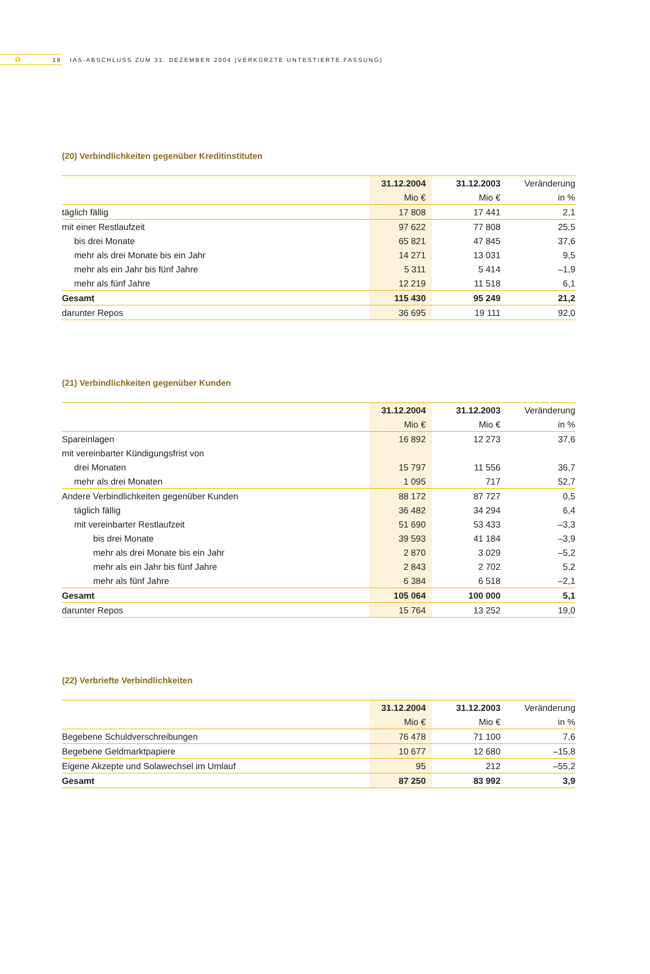✿ 19
IAS-ABSCHLUSS ZUM 31. DEZEMBER 2004 (VERKÜRZTE UNTESTIERTE FASSUNG)
(20) Verbindlichkeiten gegenüber Kreditinstituten
| | 31.12.2004 | 31.12.2003 | Veränderung |
| --- | --- | --- | --- |
| | Mio € | Mio € | in % |
| täglich fällig | 17 808 | 17 441 | 2,1 |
| mit einer Restlaufzeit | 97 622 | 77 808 | 25,5 |
| bis drei Monate | 65 821 | 47 845 | 37,6 |
| mehr als drei Monate bis ein Jahr | 14 271 | 13 031 | 9,5 |
| mehr als ein Jahr bis fünf Jahre | 5 311 | 5 414 | –1,9 |
| mehr als fünf Jahre | 12 219 | 11 518 | 6,1 |
| Gesamt | 115 430 | 95 249 | 21,2 |
| darunter Repos | 36 695 | 19 111 | 92,0 |
(21) Verbindlichkeiten gegenüber Kunden
| | 31.12.2004 | 31.12.2003 | Veränderung |
| --- | --- | --- | --- |
| | Mio € | Mio € | in % |
| Spareinlagen | 16 892 | 12 273 | 37,6 |
| mit vereinbarter Kündigungsfrist von | | | |
| drei Monaten | 15 797 | 11 556 | 36,7 |
| mehr als drei Monaten | 1 095 | 717 | 52,7 |
| Andere Verbindlichkeiten gegenüber Kunden | 88 172 | 87 727 | 0,5 |
| täglich fällig | 36 482 | 34 294 | 6,4 |
| mit vereinbarter Restlaufzeit | 51 690 | 53 433 | –3,3 |
| bis drei Monate | 39 593 | 41 184 | –3,9 |
| mehr als drei Monate bis ein Jahr | 2 870 | 3 029 | –5,2 |
| mehr als ein Jahr bis fünf Jahre | 2 843 | 2 702 | 5,2 |
| mehr als fünf Jahre | 6 384 | 6 518 | –2,1 |
| Gesamt | 105 064 | 100 000 | 5,1 |
| darunter Repos | 15 764 | 13 252 | 19,0 |
(22) Verbriefte Verbindlichkeiten
| | 31.12.2004 | 31.12.2003 | Veränderung |
| --- | --- | --- | --- |
| | Mio € | Mio € | in % |
| Begebene Schuldverschreibungen | 76 478 | 71 100 | 7,6 |
| Begebene Geldmarktpapiere | 10 677 | 12 680 | –15,8 |
| Eigene Akzepte und Solawechsel im Umlauf | 95 | 212 | –55,2 |
| Gesamt | 87 250 | 83 992 | 3,9 |